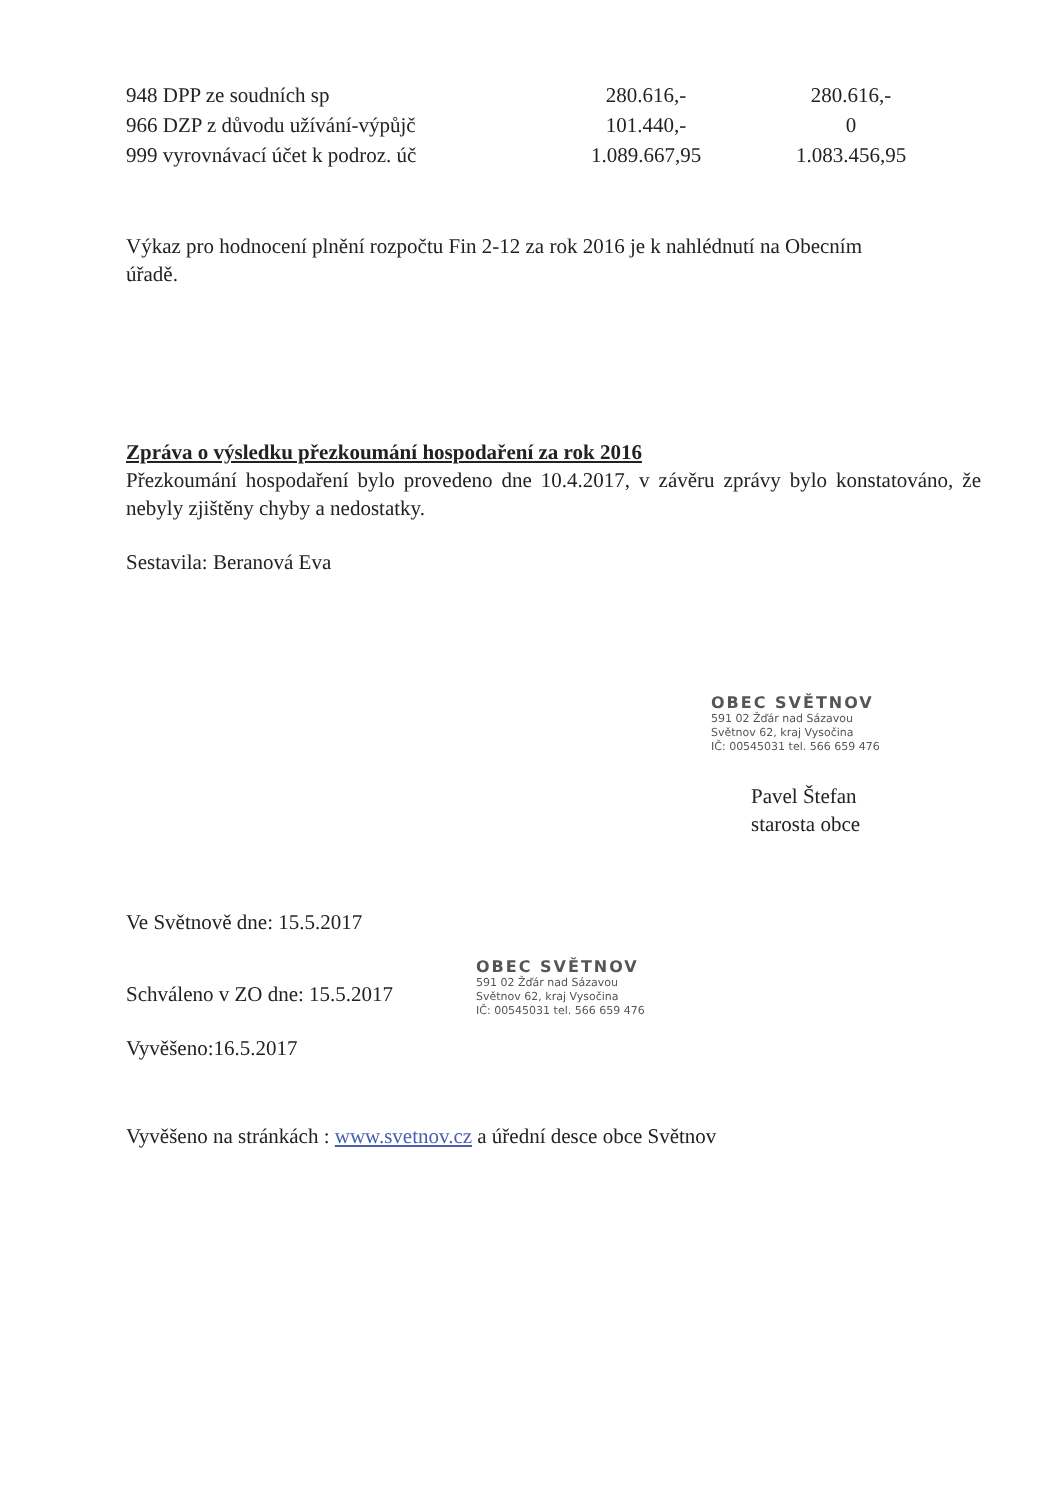| 948 DPP ze soudních sp | 280.616,- | 280.616,- |
| 966 DZP z důvodu užívání-výpůjč | 101.440,- | 0 |
| 999 vyrovnávací účet k podroz. úč | 1.089.667,95 | 1.083.456,95 |
Výkaz pro hodnocení plnění rozpočtu Fin 2-12 za rok 2016 je k nahlédnutí na Obecním úřadě.
Zpráva o výsledku přezkoumání hospodaření za rok 2016
Přezkoumání hospodaření bylo provedeno dne 10.4.2017, v závěru zprávy bylo konstatováno, že nebyly zjištěny chyby a nedostatky.
Sestavila: Beranová Eva
OBEC SVĚTNOV
591 02 Žďár nad Sázavou
Světnov 62, kraj Vysočina
IČ: 00545031 tel. 566 659 476
Pavel Štefan
starosta obce
Ve Světnově dne: 15.5.2017
Schváleno v ZO dne: 15.5.2017
OBEC SVĚTNOV
591 02 Žďár nad Sázavou
Světnov 62, kraj Vysočina
IČ: 00545031 tel. 566 659 476
Vyvěšeno:16.5.2017
Vyvěšeno na stránkách : www.svetnov.cz a úřední desce obce Světnov